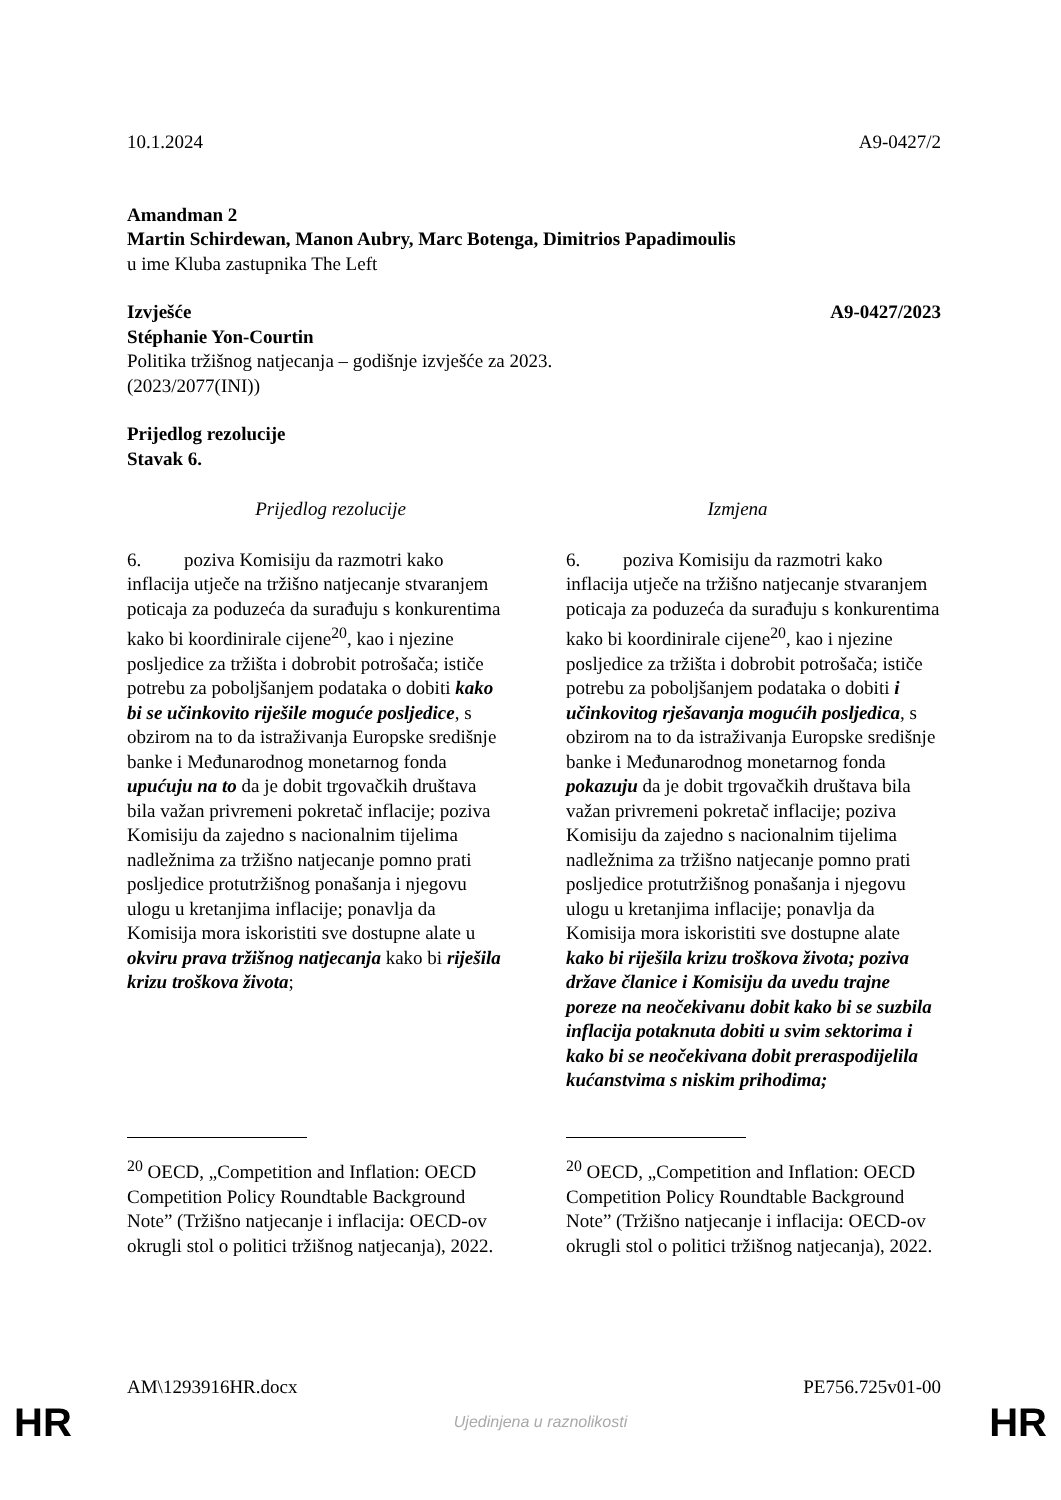10.1.2024 A9-0427/2
Amandman 2
Martin Schirdewan, Manon Aubry, Marc Botenga, Dimitrios Papadimoulis
u ime Kluba zastupnika The Left
Izvješće A9-0427/2023
Stéphanie Yon-Courtin
Politika tržišnog natjecanja – godišnje izvješće za 2023.
(2023/2077(INI))
Prijedlog rezolucije
Stavak 6.
| Prijedlog rezolucije | Izmjena |
| --- | --- |
| 6. poziva Komisiju da razmotri kako inflacija utječe na tržišno natjecanje stvaranjem poticaja za poduzeća da surađuju s konkurentima kako bi koordinirale cijene<sup>20</sup>, kao i njezine posljedice za tržišta i dobrobit potrošača; ističe potrebu za poboljšanjem podataka o dobiti kako bi se učinkovito riješile moguće posljedice , s obzirom na to da istraživanja Europske središnje banke i Međunarodnog monetarnog fonda upućuju na to da je dobit trgovačkih društava bila važan privremeni pokretač inflacije; poziva Komisiju da zajedno s nacionalnim tijelima nadležnima za tržišno natjecanje pomno prati posljedice protutržišnog ponašanja i njegovu ulogu u kretanjima inflacije; ponavlja da Komisija mora iskoristiti sve dostupne alate u okviru prava tržišnog natjecanja kako bi riješila krizu troškova života ; | 6. poziva Komisiju da razmotri kako inflacija utječe na tržišno natjecanje stvaranjem poticaja za poduzeća da surađuju s konkurentima kako bi koordinirale cijene<sup>20</sup>, kao i njezine posljedice za tržišta i dobrobit potrošača; ističe potrebu za poboljšanjem podataka o dobiti i učinkovitog rješavanja mogućih posljedica , s obzirom na to da istraživanja Europske središnje banke i Međunarodnog monetarnog fonda pokazuju da je dobit trgovačkih društava bila važan privremeni pokretač inflacije; poziva Komisiju da zajedno s nacionalnim tijelima nadležnima za tržišno natjecanje pomno prati posljedice protutržišnog ponašanja i njegovu ulogu u kretanjima inflacije; ponavlja da Komisija mora iskoristiti sve dostupne alate kako bi riješila krizu troškova života; poziva države članice i Komisiju da uvedu trajne poreze na neočekivanu dobit kako bi se suzbila inflacija potaknuta dobiti u svim sektorima i kako bi se neočekivana dobit preraspodijelila kućanstvima s niskim prihodima; |
| <sup>20</sup> OECD, „Competition and Inflation: OECD Competition Policy Roundtable Background Note” (Tržišno natjecanje i inflacija: OECD-ov okrugli stol o politici tržišnog natjecanja), 2022. | <sup>20</sup> OECD, „Competition and Inflation: OECD Competition Policy Roundtable Background Note” (Tržišno natjecanje i inflacija: OECD-ov okrugli stol o politici tržišnog natjecanja), 2022. |
AM\1293916HR.docx PE756.725v01-00
HR Ujedinjena u raznolikosti HR